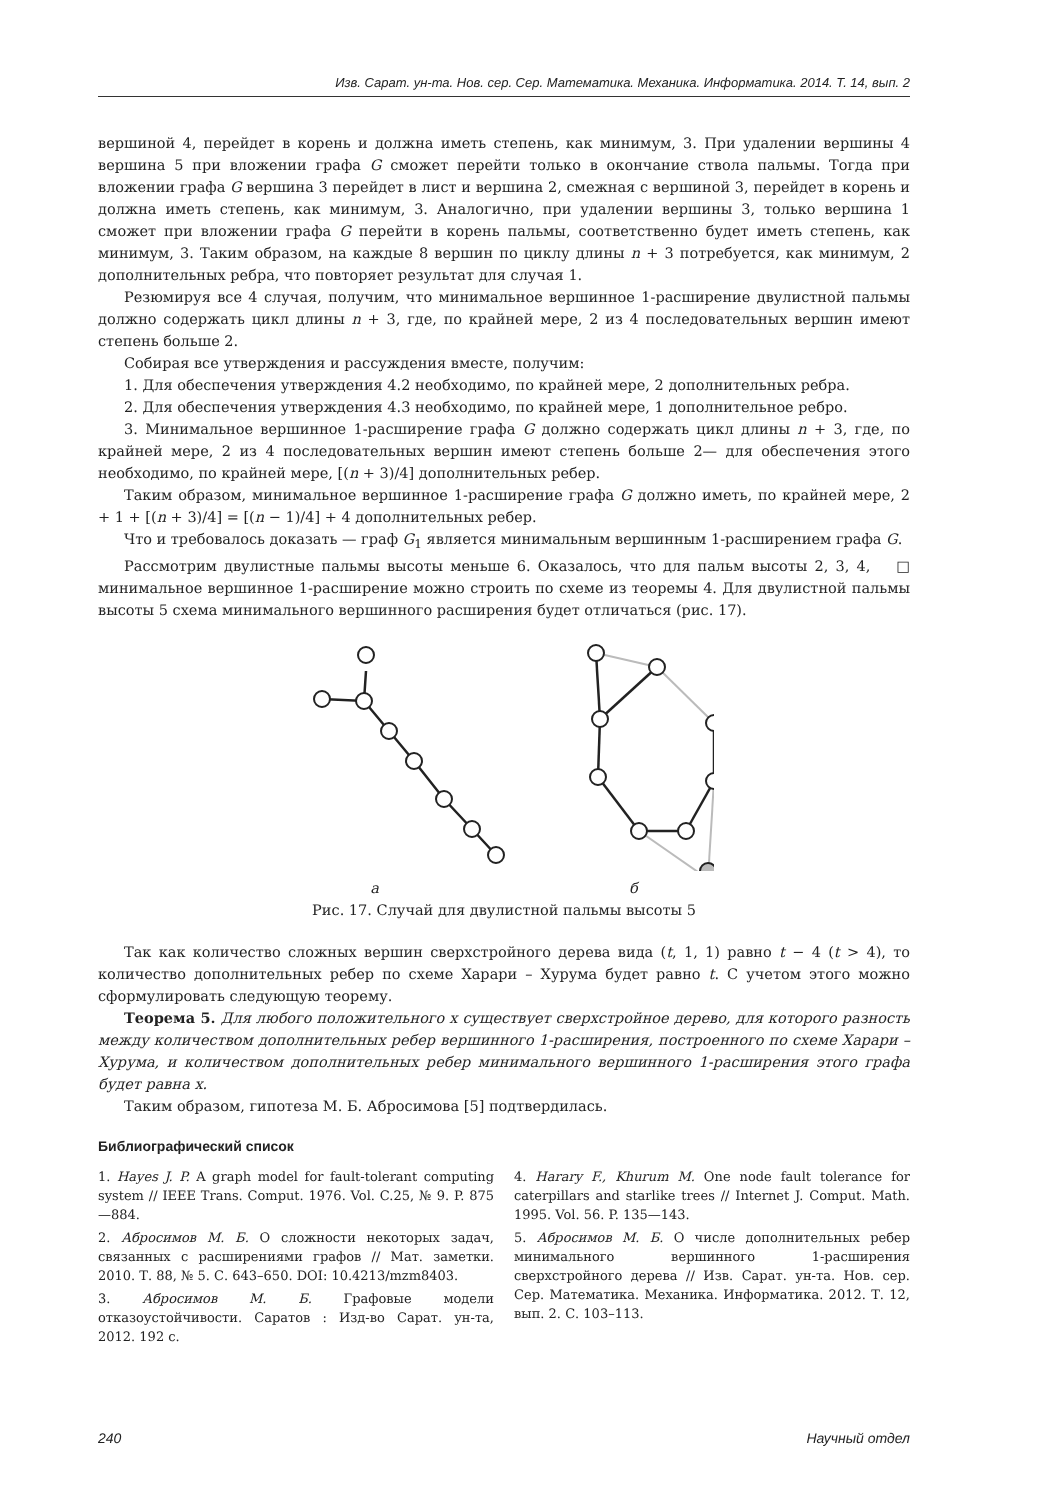Изв. Сарат. ун-та. Нов. сер. Сер. Математика. Механика. Информатика. 2014. Т. 14, вып. 2
вершиной 4, перейдет в корень и должна иметь степень, как минимум, 3. При удалении вершины 4 вершина 5 при вложении графа G сможет перейти только в окончание ствола пальмы. Тогда при вложении графа G вершина 3 перейдет в лист и вершина 2, смежная с вершиной 3, перейдет в корень и должна иметь степень, как минимум, 3. Аналогично, при удалении вершины 3, только вершина 1 сможет при вложении графа G перейти в корень пальмы, соответственно будет иметь степень, как минимум, 3. Таким образом, на каждые 8 вершин по циклу длины n + 3 потребуется, как минимум, 2 дополнительных ребра, что повторяет результат для случая 1.
Резюмируя все 4 случая, получим, что минимальное вершинное 1-расширение двулистной пальмы должно содержать цикл длины n + 3, где, по крайней мере, 2 из 4 последовательных вершин имеют степень больше 2.
Собирая все утверждения и рассуждения вместе, получим:
1. Для обеспечения утверждения 4.2 необходимо, по крайней мере, 2 дополнительных ребра.
2. Для обеспечения утверждения 4.3 необходимо, по крайней мере, 1 дополнительное ребро.
3. Минимальное вершинное 1-расширение графа G должно содержать цикл длины n + 3, где, по крайней мере, 2 из 4 последовательных вершин имеют степень больше 2— для обеспечения этого необходимо, по крайней мере, [(n + 3)/4] дополнительных ребер.
Таким образом, минимальное вершинное 1-расширение графа G должно иметь, по крайней мере, 2 + 1 + [(n + 3)/4] = [(n − 1)/4] + 4 дополнительных ребер.
Что и требовалось доказать — граф G<sub>1</sub> является минимальным вершинным 1-расширением графа G. □
Рассмотрим двулистные пальмы высоты меньше 6. Оказалось, что для пальм высоты 2, 3, 4, минимальное вершинное 1-расширение можно строить по схеме из теоремы 4. Для двулистной пальмы высоты 5 схема минимального вершинного расширения будет отличаться (рис. 17).
а б
Рис. 17. Случай для двулистной пальмы высоты 5
Так как количество сложных вершин сверхстройного дерева вида (t, 1, 1) равно t − 4 (t > 4), то количество дополнительных ребер по схеме Харари – Хурума будет равно t. С учетом этого можно сформулировать следующую теорему.
Теорема 5. Для любого положительного x существует сверхстройное дерево, для которого разность между количеством дополнительных ребер вершинного 1-расширения, построенного по схеме Харари – Хурума, и количеством дополнительных ребер минимального вершинного 1-расширения этого графа будет равна x.
Таким образом, гипотеза М. Б. Абросимова [5] подтвердилась.
Библиографический список
1. Hayes J. P. A graph model for fault-tolerant computing system // IEEE Trans. Comput. 1976. Vol. C.25, № 9. P. 875—884.
2. Абросимов М. Б. О сложности некоторых задач, связанных с расширениями графов // Мат. заметки. 2010. Т. 88, № 5. С. 643–650. DOI: 10.4213/mzm8403.
3. Абросимов М. Б. Графовые модели отказоустойчивости. Саратов : Изд-во Сарат. ун-та, 2012. 192 с.
4. Harary F., Khurum M. One node fault tolerance for caterpillars and starlike trees // Internet J. Comput. Math. 1995. Vol. 56. P. 135—143.
5. Абросимов М. Б. О числе дополнительных ребер минимального вершинного 1-расширения сверхстройного дерева // Изв. Сарат. ун-та. Нов. сер. Сер. Математика. Механика. Информатика. 2012. Т. 12, вып. 2. С. 103–113.
240 Научный отдел